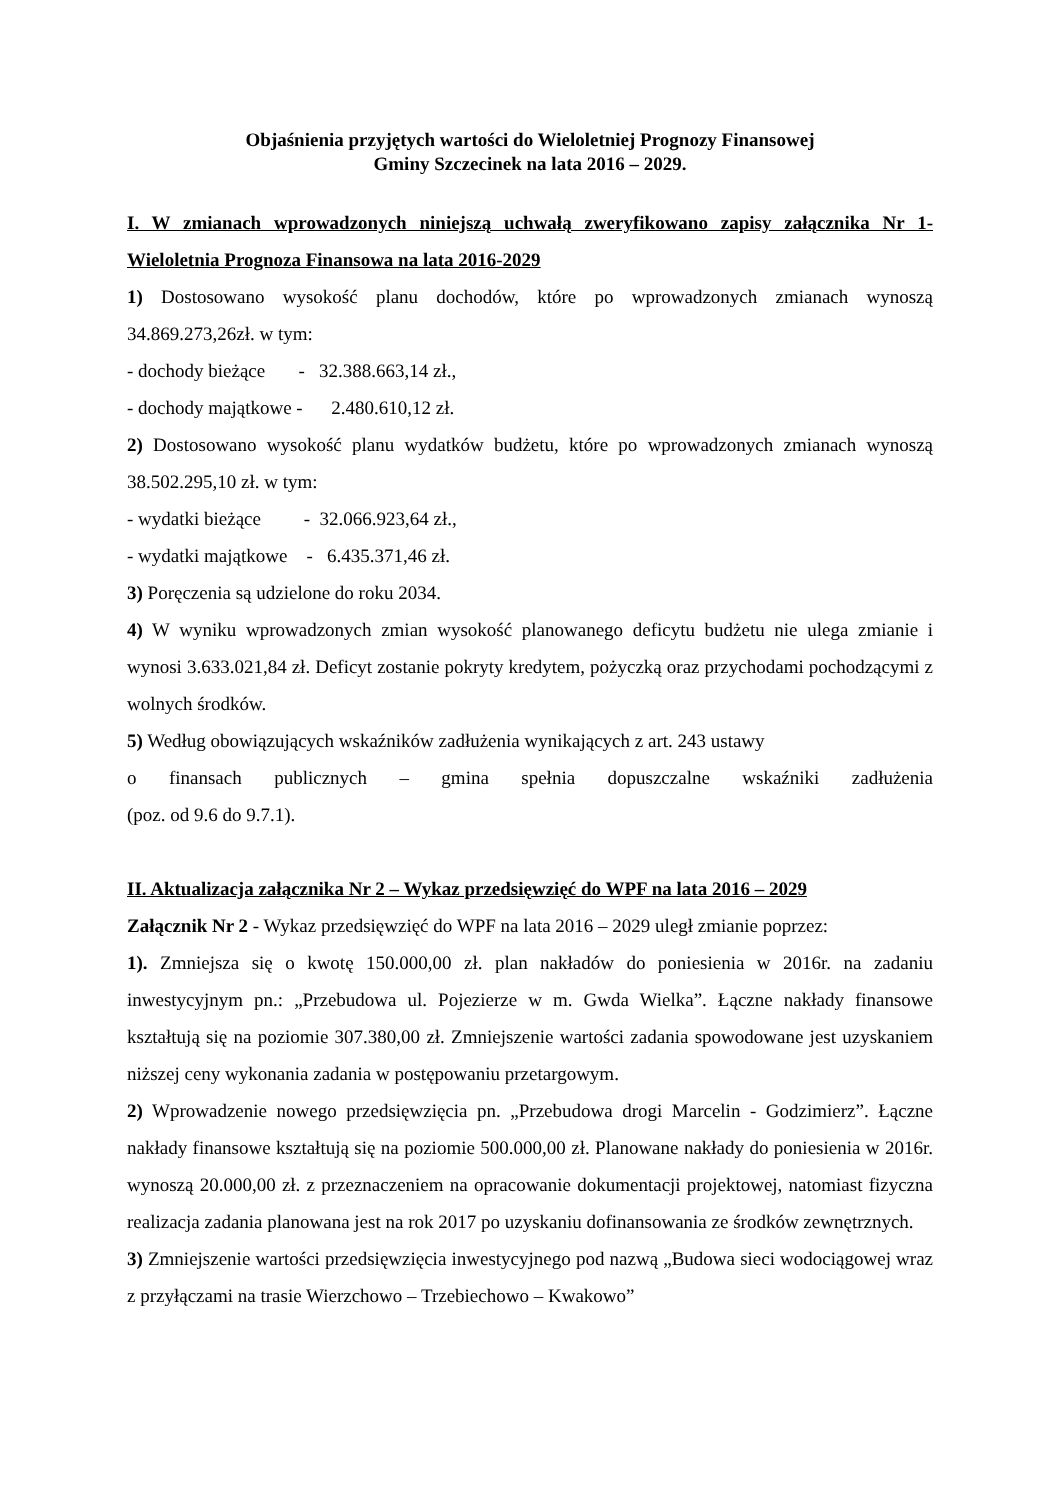Objaśnienia przyjętych wartości do Wieloletniej Prognozy Finansowej
Gminy Szczecinek na lata 2016 – 2029.
I. W zmianach wprowadzonych niniejszą uchwałą zweryfikowano zapisy załącznika Nr 1- Wieloletnia Prognoza Finansowa na lata 2016-2029
1) Dostosowano wysokość planu dochodów, które po wprowadzonych zmianach wynoszą 34.869.273,26zł. w tym:
- dochody bieżące - 32.388.663,14 zł.,
- dochody majątkowe - 2.480.610,12 zł.
2) Dostosowano wysokość planu wydatków budżetu, które po wprowadzonych zmianach wynoszą 38.502.295,10 zł. w tym:
- wydatki bieżące - 32.066.923,64 zł.,
- wydatki majątkowe - 6.435.371,46 zł.
3) Poręczenia są udzielone do roku 2034.
4) W wyniku wprowadzonych zmian wysokość planowanego deficytu budżetu nie ulega zmianie i wynosi 3.633.021,84 zł. Deficyt zostanie pokryty kredytem, pożyczką oraz przychodami pochodzącymi z wolnych środków.
5) Według obowiązujących wskaźników zadłużenia wynikających z art. 243 ustawy
o finansach publicznych – gmina spełnia dopuszczalne wskaźniki zadłużenia
(poz. od 9.6 do 9.7.1).
II. Aktualizacja załącznika Nr 2 – Wykaz przedsięwzięć do WPF na lata 2016 – 2029
Załącznik Nr 2 - Wykaz przedsięwzięć do WPF na lata 2016 – 2029 uległ zmianie poprzez:
1). Zmniejsza się o kwotę 150.000,00 zł. plan nakładów do poniesienia w 2016r. na zadaniu inwestycyjnym pn.: „Przebudowa ul. Pojezierze w m. Gwda Wielka”. Łączne nakłady finansowe kształtują się na poziomie 307.380,00 zł. Zmniejszenie wartości zadania spowodowane jest uzyskaniem niższej ceny wykonania zadania w postępowaniu przetargowym.
2) Wprowadzenie nowego przedsięwzięcia pn. „Przebudowa drogi Marcelin - Godzimierz”. Łączne nakłady finansowe kształtują się na poziomie 500.000,00 zł. Planowane nakłady do poniesienia w 2016r. wynoszą 20.000,00 zł. z przeznaczeniem na opracowanie dokumentacji projektowej, natomiast fizyczna realizacja zadania planowana jest na rok 2017 po uzyskaniu dofinansowania ze środków zewnętrznych.
3) Zmniejszenie wartości przedsięwzięcia inwestycyjnego pod nazwą „Budowa sieci wodociągowej wraz z przyłączami na trasie Wierzchowo – Trzebiechowo – Kwakowo”